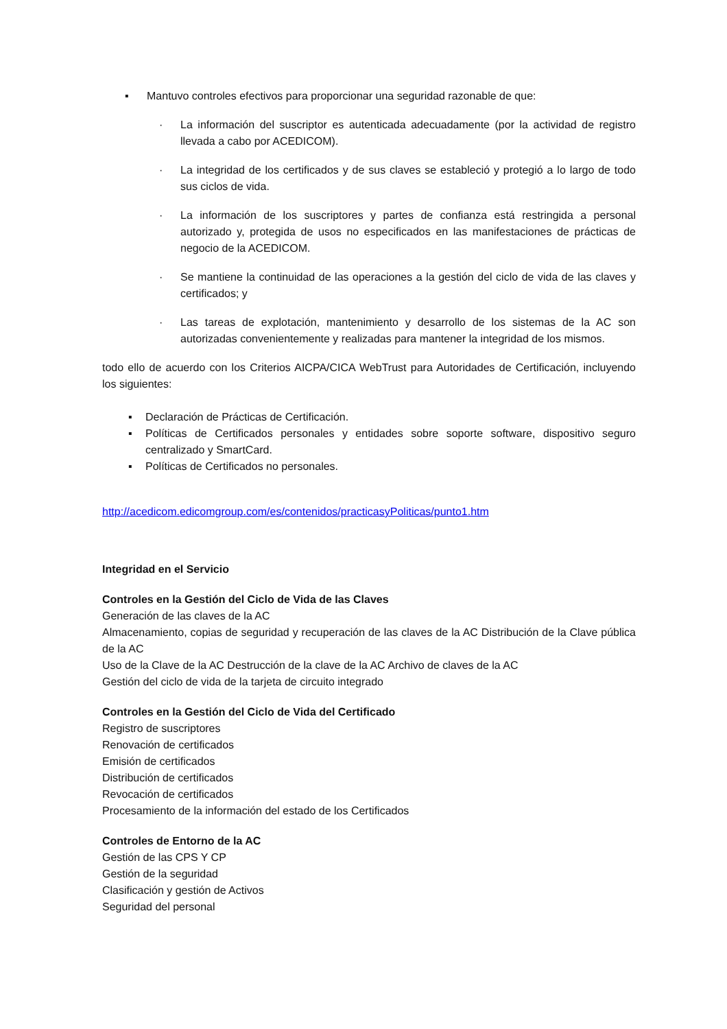▪ Mantuvo controles efectivos para proporcionar una seguridad razonable de que:
· La información del suscriptor es autenticada adecuadamente (por la actividad de registro llevada a cabo por ACEDICOM).
· La integridad de los certificados y de sus claves se estableció y protegió a lo largo de todo sus ciclos de vida.
· La información de los suscriptores y partes de confianza está restringida a personal autorizado y, protegida de usos no especificados en las manifestaciones de prácticas de negocio de la ACEDICOM.
· Se mantiene la continuidad de las operaciones a la gestión del ciclo de vida de las claves y certificados; y
· Las tareas de explotación, mantenimiento y desarrollo de los sistemas de la AC son autorizadas convenientemente y realizadas para mantener la integridad de los mismos.
todo ello de acuerdo con los Criterios AICPA/CICA WebTrust para Autoridades de Certificación, incluyendo los siguientes:
▪ Declaración de Prácticas de Certificación.
▪ Políticas de Certificados personales y entidades sobre soporte software, dispositivo seguro centralizado y SmartCard.
▪ Políticas de Certificados no personales.
http://acedicom.edicomgroup.com/es/contenidos/practicasyPoliticas/punto1.htm
Integridad en el Servicio
Controles en la Gestión del Ciclo de Vida de las Claves
Generación de las claves de la AC
Almacenamiento, copias de seguridad y recuperación de las claves de la AC Distribución de la Clave pública de la AC
Uso de la Clave de la AC Destrucción de la clave de la AC Archivo de claves de la AC
Gestión del ciclo de vida de la tarjeta de circuito integrado
Controles en la Gestión del Ciclo de Vida del Certificado
Registro de suscriptores
Renovación de certificados
Emisión de certificados
Distribución de certificados
Revocación de certificados
Procesamiento de la información del estado de los Certificados
Controles de Entorno de la AC
Gestión de las CPS Y CP
Gestión de la seguridad
Clasificación y gestión de Activos
Seguridad del personal